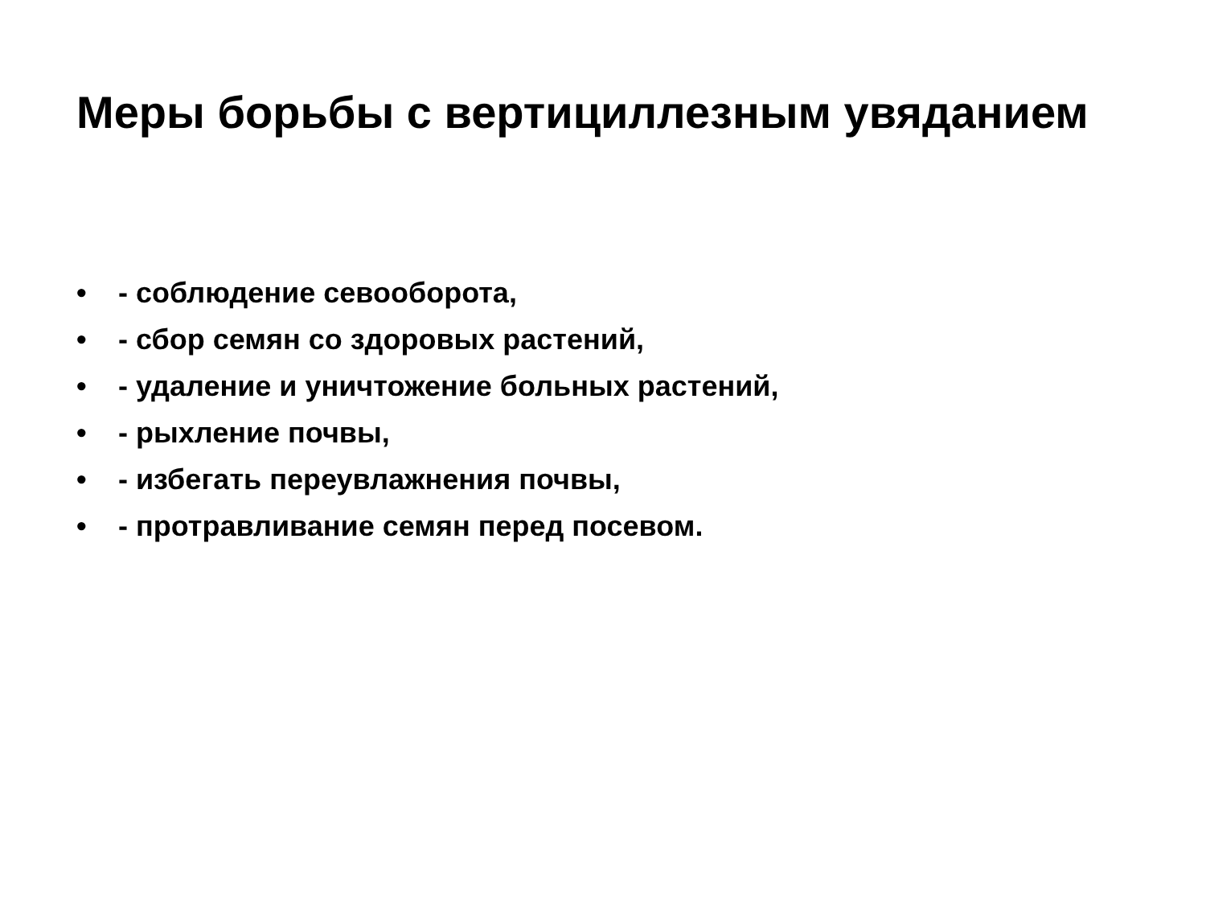Меры борьбы с вертициллезным увяданием
• - соблюдение севооборота,
• - сбор семян со здоровых растений,
• - удаление и уничтожение больных растений,
• - рыхление почвы,
• - избегать переувлажнения почвы,
• - протравливание семян перед посевом.